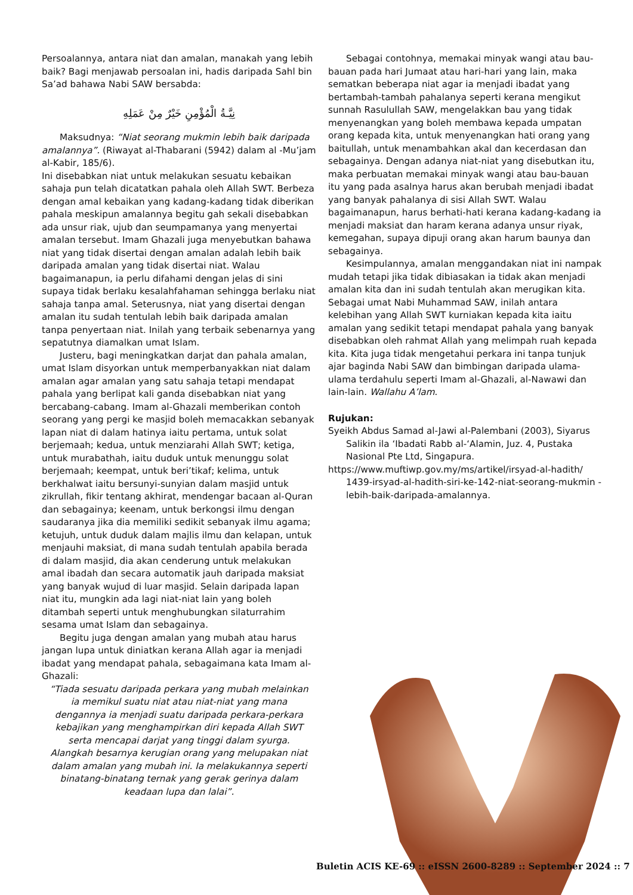Persoalannya, antara niat dan amalan, manakah yang lebih baik? Bagi menjawab persoalan ini, hadis daripada Sahl bin Sa’ad bahawa Nabi SAW bersabda:
نِيَّـةُ الْمُؤْمِنِ خَيْرٌ مِنْ عَمَلِهِ
Maksudnya: “Niat seorang mukmin lebih baik daripada amalannya”. (Riwayat al-Thabarani (5942) dalam al -Mu’jam al-Kabir, 185/6).
Ini disebabkan niat untuk melakukan sesuatu kebaikan sahaja pun telah dicatatkan pahala oleh Allah SWT. Berbeza dengan amal kebaikan yang kadang-kadang tidak diberikan pahala meskipun amalannya begitu gah sekali disebabkan ada unsur riak, ujub dan seumpamanya yang menyertai amalan tersebut. Imam Ghazali juga menyebutkan bahawa niat yang tidak disertai dengan amalan adalah lebih baik daripada amalan yang tidak disertai niat. Walau bagaimanapun, ia perlu difahami dengan jelas di sini supaya tidak berlaku kesalahfahaman sehingga berlaku niat sahaja tanpa amal. Seterusnya, niat yang disertai dengan amalan itu sudah tentulah lebih baik daripada amalan tanpa penyertaan niat. Inilah yang terbaik sebenarnya yang sepatutnya diamalkan umat Islam.
Justeru, bagi meningkatkan darjat dan pahala amalan, umat Islam disyorkan untuk memperbanyakkan niat dalam amalan agar amalan yang satu sahaja tetapi mendapat pahala yang berlipat kali ganda disebabkan niat yang bercabang-cabang. Imam al-Ghazali memberikan contoh seorang yang pergi ke masjid boleh memacakkan sebanyak lapan niat di dalam hatinya iaitu pertama, untuk solat berjemaah; kedua, untuk menziarahi Allah SWT; ketiga, untuk murabathah, iaitu duduk untuk menunggu solat berjemaah; keempat, untuk beri’tikaf; kelima, untuk berkhalwat iaitu bersunyi-sunyian dalam masjid untuk zikrullah, fikir tentang akhirat, mendengar bacaan al-Quran dan sebagainya; keenam, untuk berkongsi ilmu dengan saudaranya jika dia memiliki sedikit sebanyak ilmu agama; ketujuh, untuk duduk dalam majlis ilmu dan kelapan, untuk menjauhi maksiat, di mana sudah tentulah apabila berada di dalam masjid, dia akan cenderung untuk melakukan amal ibadah dan secara automatik jauh daripada maksiat yang banyak wujud di luar masjid. Selain daripada lapan niat itu, mungkin ada lagi niat-niat lain yang boleh ditambah seperti untuk menghubungkan silaturrahim sesama umat Islam dan sebagainya.
Begitu juga dengan amalan yang mubah atau harus jangan lupa untuk diniatkan kerana Allah agar ia menjadi ibadat yang mendapat pahala, sebagaimana kata Imam al-Ghazali:
“Tiada sesuatu daripada perkara yang mubah melainkan ia memikul suatu niat atau niat-niat yang mana dengannya ia menjadi suatu daripada perkara-perkara kebajikan yang menghampirkan diri kepada Allah SWT serta mencapai darjat yang tinggi dalam syurga. Alangkah besarnya kerugian orang yang melupakan niat dalam amalan yang mubah ini. Ia melakukannya seperti binatang-binatang ternak yang gerak gerinya dalam keadaan lupa dan lalai”.
Sebagai contohnya, memakai minyak wangi atau bau-bauan pada hari Jumaat atau hari-hari yang lain, maka sematkan beberapa niat agar ia menjadi ibadat yang bertambah-tambah pahalanya seperti kerana mengikut sunnah Rasulullah SAW, mengelakkan bau yang tidak menyenangkan yang boleh membawa kepada umpatan orang kepada kita, untuk menyenangkan hati orang yang
baitullah, untuk menambahkan akal dan kecerdasan dan sebagainya. Dengan adanya niat-niat yang disebutkan itu, maka perbuatan memakai minyak wangi atau bau-bauan itu yang pada asalnya harus akan berubah menjadi ibadat yang banyak pahalanya di sisi Allah SWT. Walau bagaimanapun, harus berhati-hati kerana kadang-kadang ia menjadi maksiat dan haram kerana adanya unsur riyak, kemegahan, supaya dipuji orang akan harum baunya dan sebagainya.
Kesimpulannya, amalan menggandakan niat ini nampak mudah tetapi jika tidak dibiasakan ia tidak akan menjadi amalan kita dan ini sudah tentulah akan merugikan kita. Sebagai umat Nabi Muhammad SAW, inilah antara kelebihan yang Allah SWT kurniakan kepada kita iaitu amalan yang sedikit tetapi mendapat pahala yang banyak disebabkan oleh rahmat Allah yang melimpah ruah kepada kita. Kita juga tidak mengetahui perkara ini tanpa tunjuk ajar baginda Nabi SAW dan bimbingan daripada ulama-ulama terdahulu seperti Imam al-Ghazali, al-Nawawi dan lain-lain. Wallahu A’lam.
Rujukan:
Syeikh Abdus Samad al-Jawi al-Palembani (2003), Siyarus Salikin ila ‘Ibadati Rabb al-‘Alamin, Juz. 4, Pustaka Nasional Pte Ltd, Singapura.
https://www.muftiwp.gov.my/ms/artikel/irsyad-al-hadith/ 1439-irsyad-al-hadith-siri-ke-142-niat-seorang-mukmin -lebih-baik-daripada-amalannya.
Buletin ACIS KE-69 :: eISSN 2600-8289 :: September 2024 :: 7